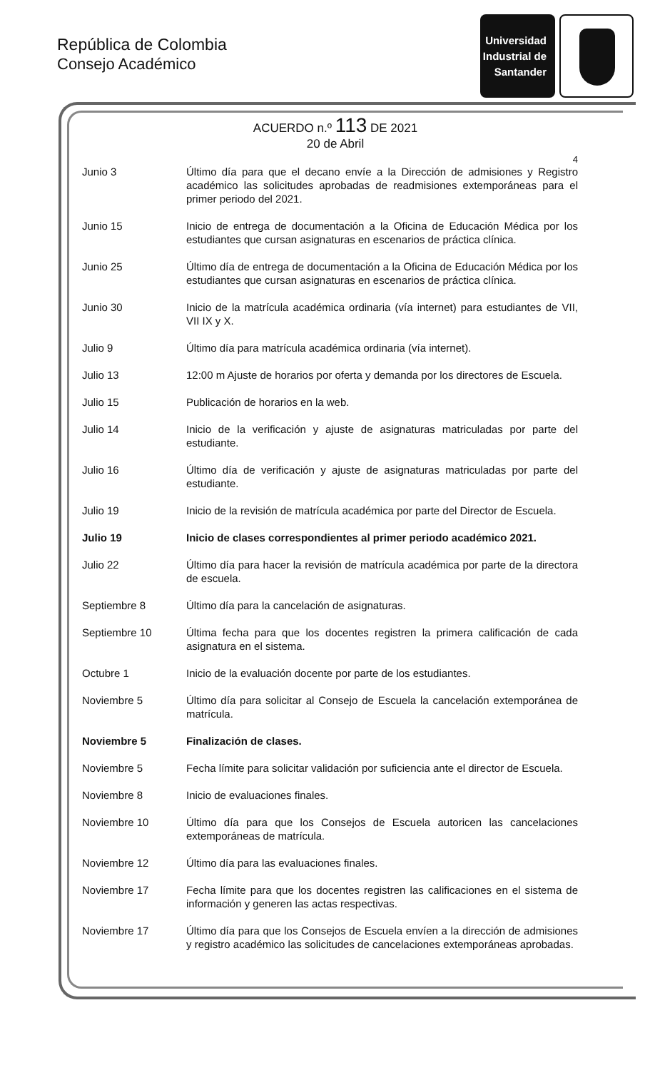República de Colombia
Consejo Académico
Universidad
Industrial de
Santander
ACUERDO n.º 113 DE 2021
20 de Abril
4
| Junio 3 | Último día para que el decano envíe a la Dirección de admisiones y Registro académico las solicitudes aprobadas de readmisiones extemporáneas para el primer periodo del 2021. |
| Junio 15 | Inicio de entrega de documentación a la Oficina de Educación Médica por los estudiantes que cursan asignaturas en escenarios de práctica clínica. |
| Junio 25 | Último día de entrega de documentación a la Oficina de Educación Médica por los estudiantes que cursan asignaturas en escenarios de práctica clínica. |
| Junio 30 | Inicio de la matrícula académica ordinaria (vía internet) para estudiantes de VII, VII IX y X. |
| Julio 9 | Último día para matrícula académica ordinaria (vía internet). |
| Julio 13 | 12:00 m Ajuste de horarios por oferta y demanda por los directores de Escuela. |
| Julio 15 | Publicación de horarios en la web. |
| Julio 14 | Inicio de la verificación y ajuste de asignaturas matriculadas por parte del estudiante. |
| Julio 16 | Último día de verificación y ajuste de asignaturas matriculadas por parte del estudiante. |
| Julio 19 | Inicio de la revisión de matrícula académica por parte del Director de Escuela. |
| Julio 19 | Inicio de clases correspondientes al primer periodo académico 2021. |
| Julio 22 | Último día para hacer la revisión de matrícula académica por parte de la directora de escuela. |
| Septiembre 8 | Último día para la cancelación de asignaturas. |
| Septiembre 10 | Última fecha para que los docentes registren la primera calificación de cada asignatura en el sistema. |
| Octubre 1 | Inicio de la evaluación docente por parte de los estudiantes. |
| Noviembre 5 | Último día para solicitar al Consejo de Escuela la cancelación extemporánea de matrícula. |
| Noviembre 5 | Finalización de clases. |
| Noviembre 5 | Fecha límite para solicitar validación por suficiencia ante el director de Escuela. |
| Noviembre 8 | Inicio de evaluaciones finales. |
| Noviembre 10 | Último día para que los Consejos de Escuela autoricen las cancelaciones extemporáneas de matrícula. |
| Noviembre 12 | Último día para las evaluaciones finales. |
| Noviembre 17 | Fecha límite para que los docentes registren las calificaciones en el sistema de información y generen las actas respectivas. |
| Noviembre 17 | Último día para que los Consejos de Escuela envíen a la dirección de admisiones y registro académico las solicitudes de cancelaciones extemporáneas aprobadas. |